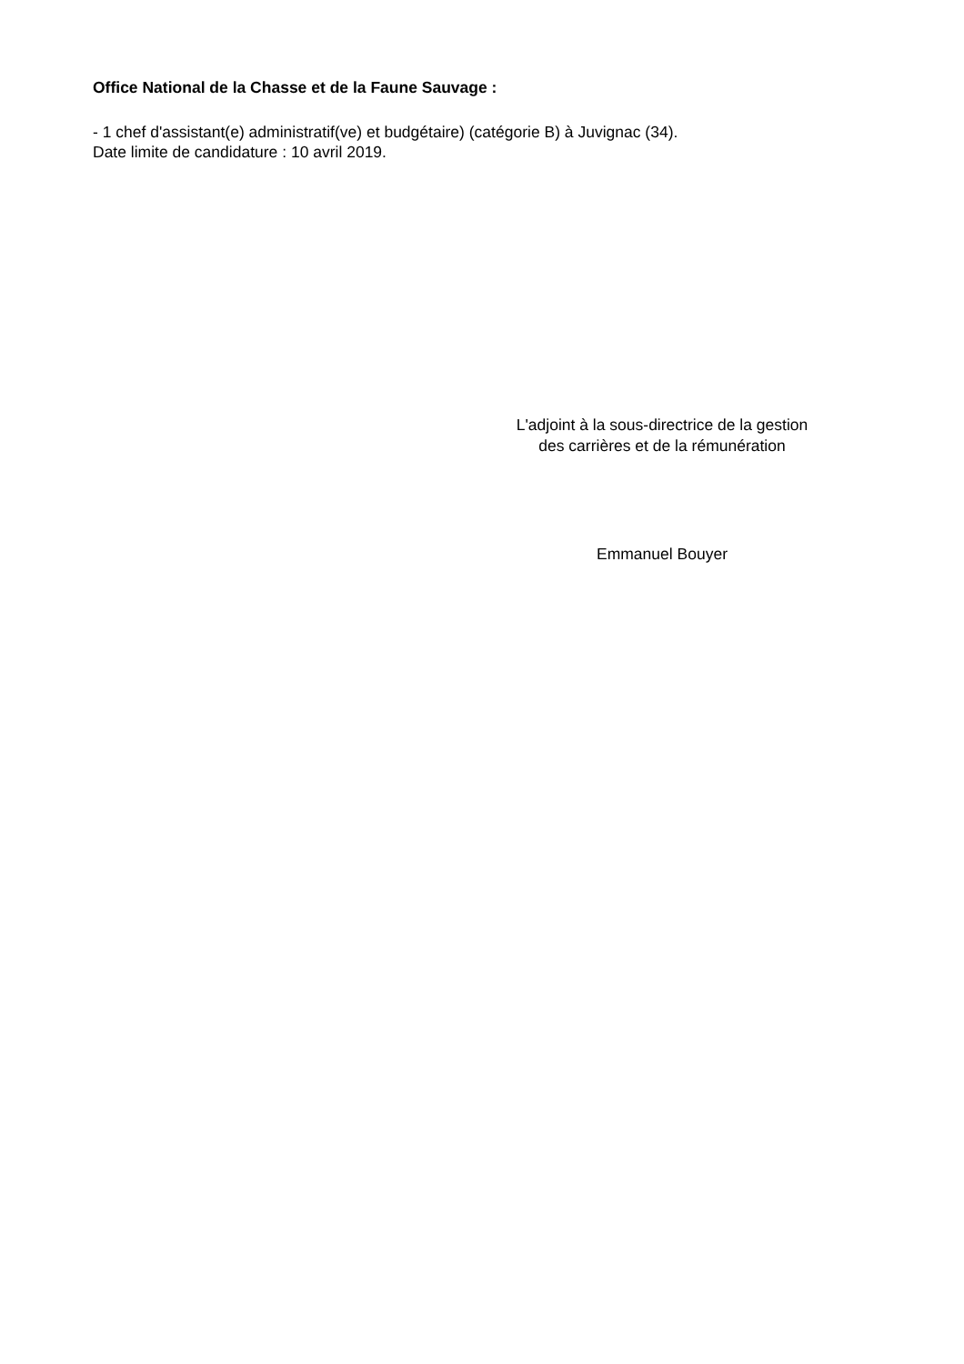Office National de la Chasse et de la Faune Sauvage :
- 1 chef d'assistant(e) administratif(ve) et budgétaire) (catégorie B) à Juvignac (34).
Date limite de candidature : 10 avril 2019.
L'adjoint à la sous-directrice de la gestion
des carrières et de la rémunération
Emmanuel Bouyer